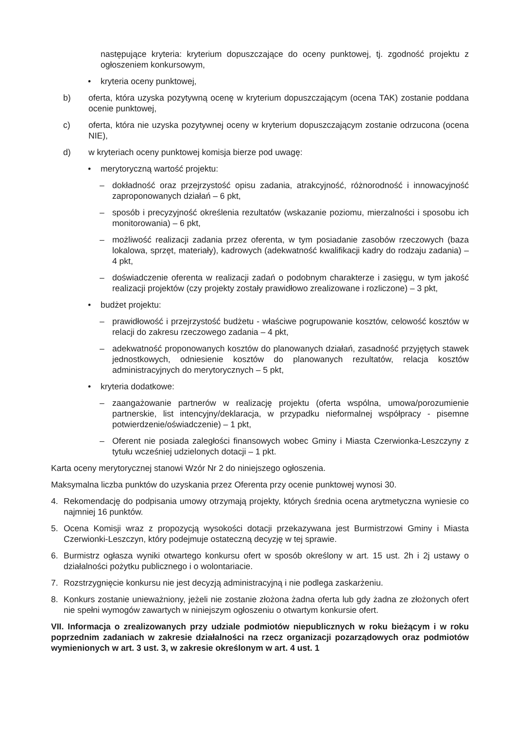następujące kryteria: kryterium dopuszczające do oceny punktowej, tj. zgodność projektu z ogłoszeniem konkursowym,
• kryteria oceny punktowej,
b) oferta, która uzyska pozytywną ocenę w kryterium dopuszczającym (ocena TAK) zostanie poddana ocenie punktowej,
c) oferta, która nie uzyska pozytywnej oceny w kryterium dopuszczającym zostanie odrzucona (ocena NIE),
d) w kryteriach oceny punktowej komisja bierze pod uwagę:
• merytoryczną wartość projektu:
– dokładność oraz przejrzystość opisu zadania, atrakcyjność, różnorodność i innowacyjność zaproponowanych działań – 6 pkt,
– sposób i precyzyjność określenia rezultatów (wskazanie poziomu, mierzalności i sposobu ich monitorowania) – 6 pkt,
– możliwość realizacji zadania przez oferenta, w tym posiadanie zasobów rzeczowych (baza lokalowa, sprzęt, materiały), kadrowych (adekwatność kwalifikacji kadry do rodzaju zadania) – 4 pkt,
– doświadczenie oferenta w realizacji zadań o podobnym charakterze i zasięgu, w tym jakość realizacji projektów (czy projekty zostały prawidłowo zrealizowane i rozliczone) – 3 pkt,
• budżet projektu:
– prawidłowość i przejrzystość budżetu - właściwe pogrupowanie kosztów, celowość kosztów w relacji do zakresu rzeczowego zadania – 4 pkt,
– adekwatność proponowanych kosztów do planowanych działań, zasadność przyjętych stawek jednostkowych, odniesienie kosztów do planowanych rezultatów, relacja kosztów administracyjnych do merytorycznych – 5 pkt,
• kryteria dodatkowe:
– zaangażowanie partnerów w realizację projektu (oferta wspólna, umowa/porozumienie partnerskie, list intencyjny/deklaracja, w przypadku nieformalnej współpracy - pisemne potwierdzenie/oświadczenie) – 1 pkt,
– Oferent nie posiada zaległości finansowych wobec Gminy i Miasta Czerwionka-Leszczyny z tytułu wcześniej udzielonych dotacji – 1 pkt.
Karta oceny merytorycznej stanowi Wzór Nr 2 do niniejszego ogłoszenia.
Maksymalna liczba punktów do uzyskania przez Oferenta przy ocenie punktowej wynosi 30.
4. Rekomendację do podpisania umowy otrzymają projekty, których średnia ocena arytmetyczna wyniesie co najmniej 16 punktów.
5. Ocena Komisji wraz z propozycją wysokości dotacji przekazywana jest Burmistrzowi Gminy i Miasta Czerwionki-Leszczyn, który podejmuje ostateczną decyzję w tej sprawie.
6. Burmistrz ogłasza wyniki otwartego konkursu ofert w sposób określony w art. 15 ust. 2h i 2j ustawy o działalności pożytku publicznego i o wolontariacie.
7. Rozstrzygnięcie konkursu nie jest decyzją administracyjną i nie podlega zaskarżeniu.
8. Konkurs zostanie unieważniony, jeżeli nie zostanie złożona żadna oferta lub gdy żadna ze złożonych ofert nie spełni wymogów zawartych w niniejszym ogłoszeniu o otwartym konkursie ofert.
VII. Informacja o zrealizowanych przy udziale podmiotów niepublicznych w roku bieżącym i w roku poprzednim zadaniach w zakresie działalności na rzecz organizacji pozarządowych oraz podmiotów wymienionych w art. 3 ust. 3, w zakresie określonym w art. 4 ust. 1